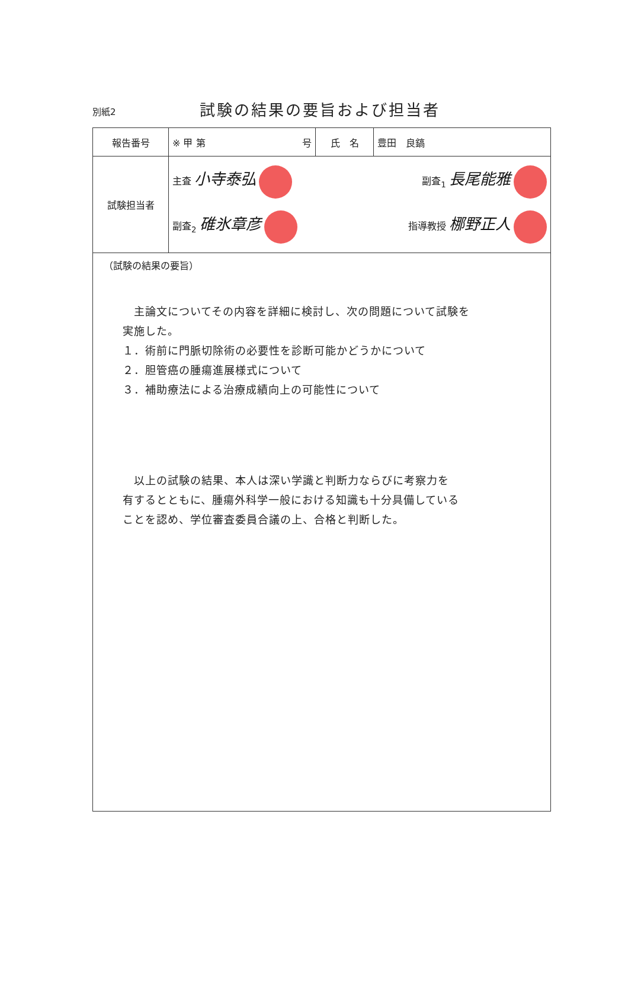別紙2
試験の結果の要旨および担当者
| 報告番号 | ※ 甲 第 号 | 氏 名 | 豊田 良鎬 |
| 試験担当者 | 主査 小寺泰弘 副査<sub>1</sub> 長尾能雅 副査<sub>2</sub> 碓氷章彦 指導教授 梛野正人 | | |
| （試験の結果の要旨） 主論文についてその内容を詳細に検討し、次の問題について試験を 実施した。 １．術前に門脈切除術の必要性を診断可能かどうかについて ２．胆管癌の腫瘍進展様式について ３．補助療法による治療成績向上の可能性について 以上の試験の結果、本人は深い学識と判断力ならびに考察力を 有するとともに、腫瘍外科学一般における知識も十分具備している ことを認め、学位審査委員合議の上、合格と判断した。 | | | |